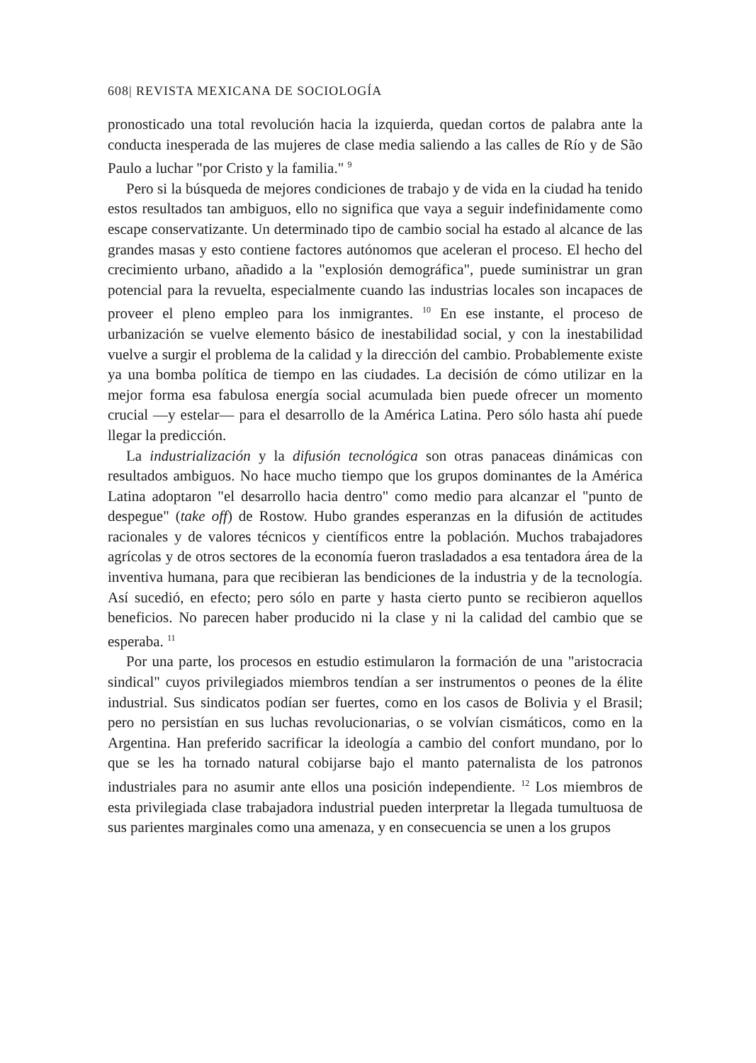608| REVISTA MEXICANA DE SOCIOLOGÍA
pronosticado una total revolución hacia la izquierda, quedan cortos de palabra ante la conducta inesperada de las mujeres de clase media saliendo a las calles de Río y de São Paulo a luchar "por Cristo y la familia." <sup>9</sup>
Pero si la búsqueda de mejores condiciones de trabajo y de vida en la ciudad ha tenido estos resultados tan ambiguos, ello no significa que vaya a seguir indefinidamente como escape conservatizante. Un determinado tipo de cambio social ha estado al alcance de las grandes masas y esto contiene factores autónomos que aceleran el proceso. El hecho del crecimiento urbano, añadido a la "explosión demográfica", puede suministrar un gran potencial para la revuelta, especialmente cuando las industrias locales son incapaces de proveer el pleno empleo para los inmigrantes. <sup>10</sup> En ese instante, el proceso de urbanización se vuelve elemento básico de inestabilidad social, y con la inestabilidad vuelve a surgir el problema de la calidad y la dirección del cambio. Probablemente existe ya una bomba política de tiempo en las ciudades. La decisión de cómo utilizar en la mejor forma esa fabulosa energía social acumulada bien puede ofrecer un momento crucial —y estelar— para el desarrollo de la América Latina. Pero sólo hasta ahí puede llegar la predicción.
La industrialización y la difusión tecnológica son otras panaceas dinámicas con resultados ambiguos. No hace mucho tiempo que los grupos dominantes de la América Latina adoptaron "el desarrollo hacia dentro" como medio para alcanzar el "punto de despegue" (take off) de Rostow. Hubo grandes esperanzas en la difusión de actitudes racionales y de valores técnicos y científicos entre la población. Muchos trabajadores agrícolas y de otros sectores de la economía fueron trasladados a esa tentadora área de la inventiva humana, para que recibieran las bendiciones de la industria y de la tecnología. Así sucedió, en efecto; pero sólo en parte y hasta cierto punto se recibieron aquellos beneficios. No parecen haber producido ni la clase y ni la calidad del cambio que se esperaba. <sup>11</sup>
Por una parte, los procesos en estudio estimularon la formación de una "aristocracia sindical" cuyos privilegiados miembros tendían a ser instrumentos o peones de la élite industrial. Sus sindicatos podían ser fuertes, como en los casos de Bolivia y el Brasil; pero no persistían en sus luchas revolucionarias, o se volvían cismáticos, como en la Argentina. Han preferido sacrificar la ideología a cambio del confort mundano, por lo que se les ha tornado natural cobijarse bajo el manto paternalista de los patronos industriales para no asumir ante ellos una posición independiente. <sup>12</sup> Los miembros de esta privilegiada clase trabajadora industrial pueden interpretar la llegada tumultuosa de sus parientes marginales como una amenaza, y en consecuencia se unen a los grupos